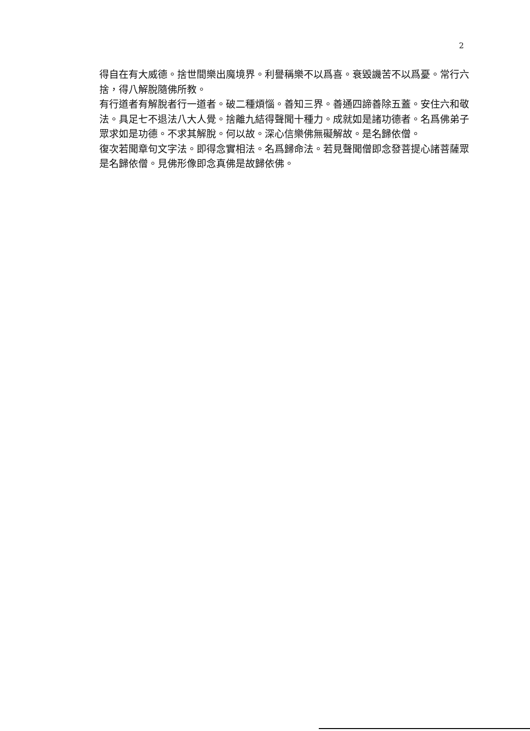2
得自在有大威德。捨世間樂出魔境界。利譽稱樂不以爲喜。衰毀譏苦不以爲憂。常行六捨，得八解脫隨佛所教。
有行道者有解脫者行一道者。破二種煩惱。善知三界。善通四諦善除五蓋。安住六和敬法。具足七不退法八大人覺。捨離九結得聲聞十種力。成就如是諸功德者。名爲佛弟子眾求如是功德。不求其解脫。何以故。深心信樂佛無礙解故。是名歸依僧。
復次若聞章句文字法。即得念實相法。名爲歸命法。若見聲聞僧即念發菩提心諸菩薩眾是名歸依僧。見佛形像即念真佛是故歸依佛。